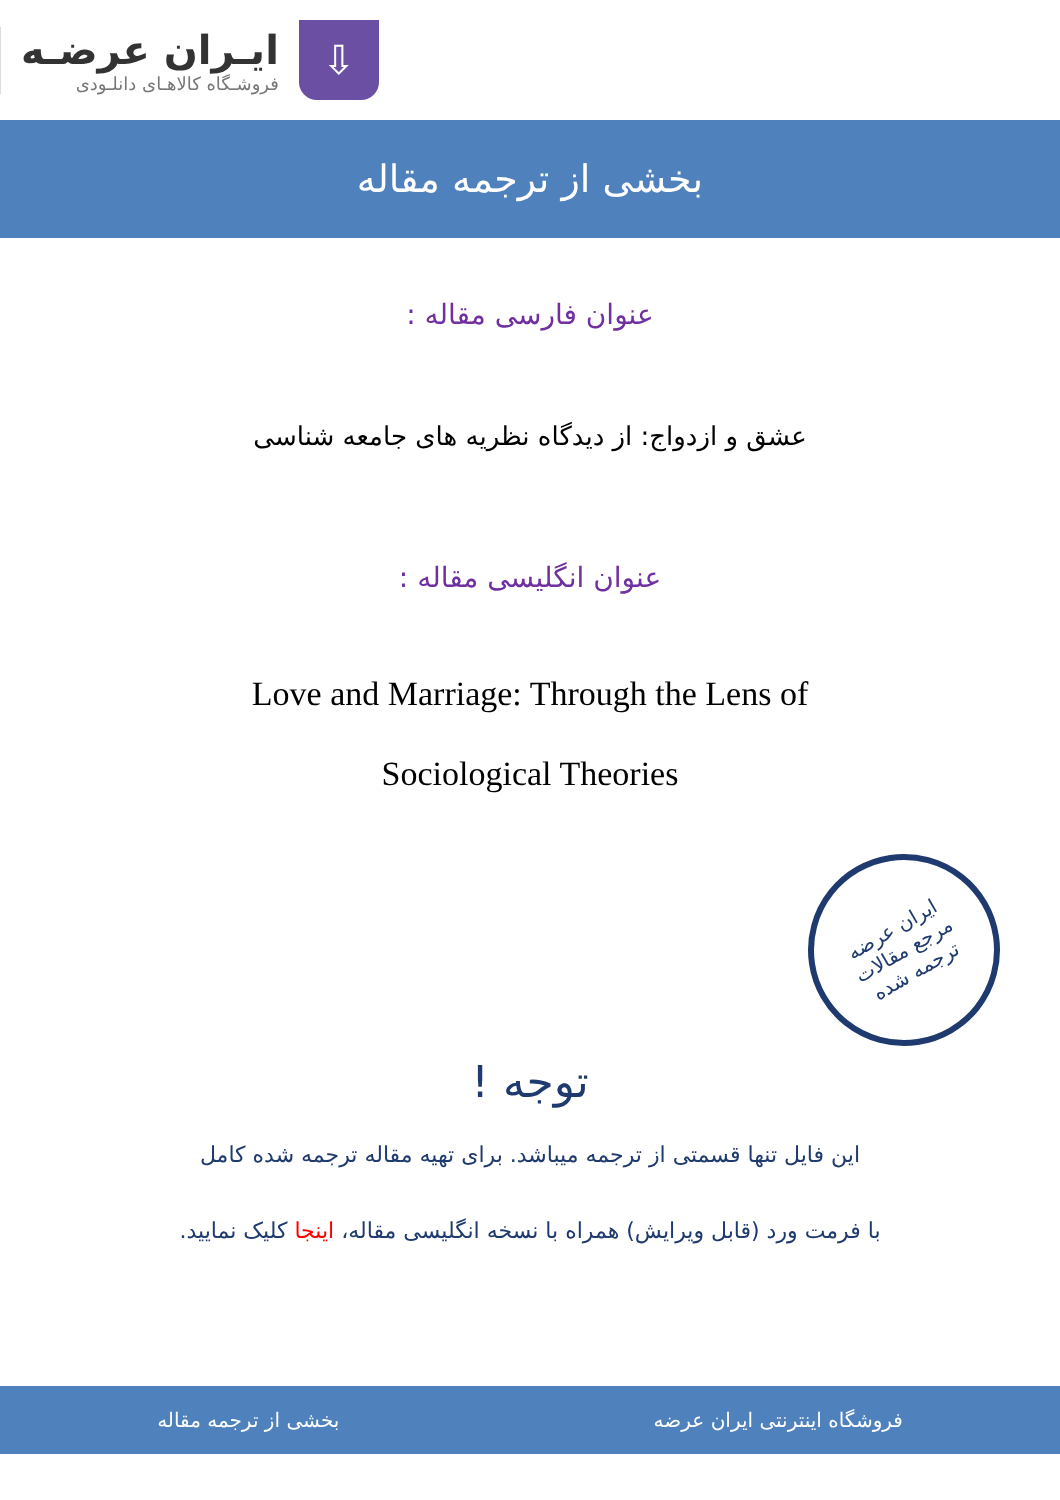⇩
ایـران عرضـه
فروشـگاه کالاهـای دانلـودی
بخشی از ترجمه مقاله
عنوان فارسی مقاله :
عشق و ازدواج: از دیدگاه نظریه های جامعه شناسی
عنوان انگلیسی مقاله :
Love and Marriage: Through the Lens of
Sociological Theories
ایران عرضه
مرجع مقالات
ترجمه شده
توجه !
این فایل تنها قسمتی از ترجمه میباشد. برای تهیه مقاله ترجمه شده کامل
با فرمت ورد (قابل ویرایش) همراه با نسخه انگلیسی مقاله، اینجا کلیک نمایید.
فروشگاه اینترنتی ایران عرضه بخشی از ترجمه مقاله